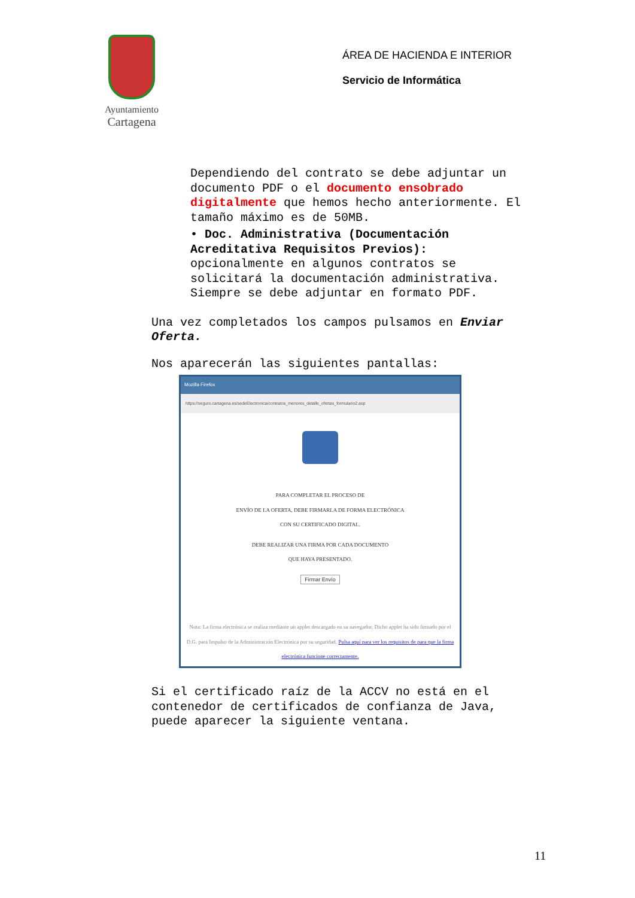Ayuntamiento
Cartagena
ÁREA DE HACIENDA E INTERIOR
Servicio de Informática
Dependiendo del contrato se debe adjuntar un documento PDF o el documento ensobrado digitalmente que hemos hecho anteriormente. El tamaño máximo es de 50MB.
• Doc. Administrativa (Documentación Acreditativa Requisitos Previos): opcionalmente en algunos contratos se solicitará la documentación administrativa. Siempre se debe adjuntar en formato PDF.
Una vez completados los campos pulsamos en Enviar Oferta.
Nos aparecerán las siguientes pantallas:
Mozilla Firefox
https://seguro.cartagena.es/sedeElectronica/contratos_menores_detalle_ofertas_formulario2.asp
PARA COMPLETAR EL PROCESO DE
ENVÍO DE LA OFERTA, DEBE FIRMARLA DE FORMA ELECTRÓNICA
CON SU CERTIFICADO DIGITAL.
DEBE REALIZAR UNA FIRMA POR CADA DOCUMENTO
QUE HAYA PRESENTADO.
Firmar Envío
Nota: La firma electrónica se realiza mediante un applet descargado en su navegador. Dicho applet ha sido firmado por el D.G. para Impulso de la Administración Electrónica por su seguridad. Pulsa aquí para ver los requisitos de para que la firma electrónica funcione correctamente.
Si el certificado raíz de la ACCV no está en el contenedor de certificados de confianza de Java, puede aparecer la siguiente ventana.
11